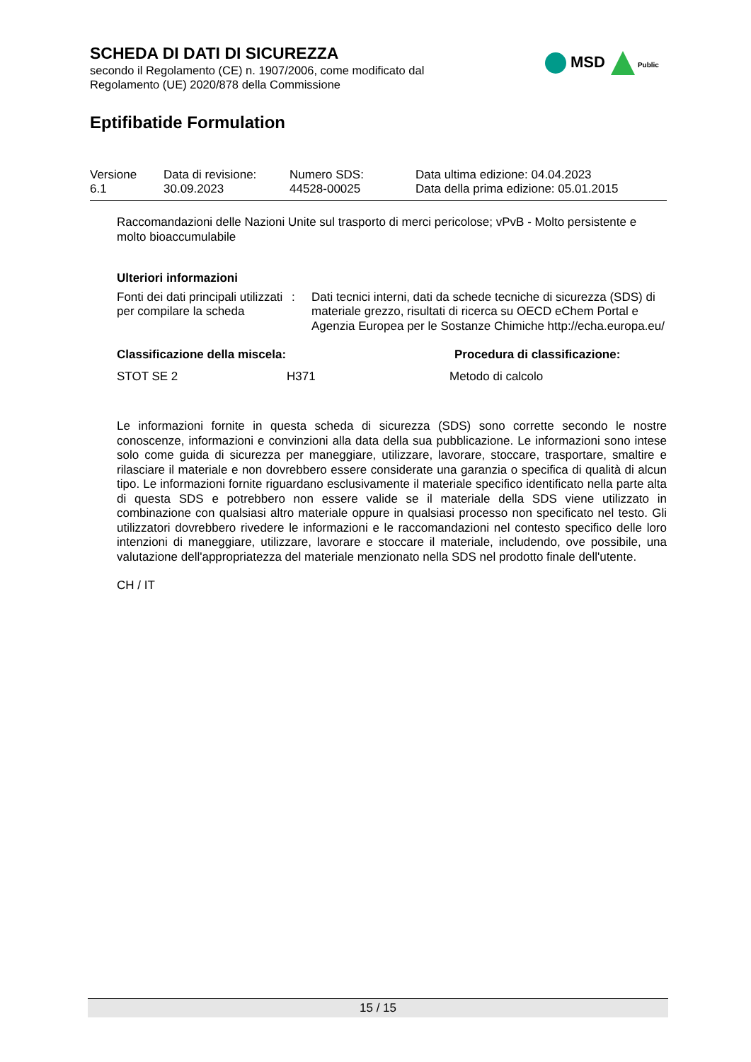MSD Public
SCHEDA DI DATI DI SICUREZZA
secondo il Regolamento (CE) n. 1907/2006, come modificato dal
Regolamento (UE) 2020/878 della Commissione
Eptifibatide Formulation
| Versione 6.1 | Data di revisione: 30.09.2023 | Numero SDS: 44528-00025 | Data ultima edizione: 04.04.2023 Data della prima edizione: 05.01.2015 |
Raccomandazioni delle Nazioni Unite sul trasporto di merci pericolose; vPvB - Molto persistente e molto bioaccumulabile
Ulteriori informazioni
| Fonti dei dati principali utilizzati per compilare la scheda | : | Dati tecnici interni, dati da schede tecniche di sicurezza (SDS) di materiale grezzo, risultati di ricerca su OECD eChem Portal e Agenzia Europea per le Sostanze Chimiche http://echa.europa.eu/ |
| Classificazione della miscela: | | Procedura di classificazione: |
| --- | --- | --- |
| STOT SE 2 | H371 | Metodo di calcolo |
Le informazioni fornite in questa scheda di sicurezza (SDS) sono corrette secondo le nostre conoscenze, informazioni e convinzioni alla data della sua pubblicazione. Le informazioni sono intese solo come guida di sicurezza per maneggiare, utilizzare, lavorare, stoccare, trasportare, smaltire e rilasciare il materiale e non dovrebbero essere considerate una garanzia o specifica di qualità di alcun tipo. Le informazioni fornite riguardano esclusivamente il materiale specifico identificato nella parte alta di questa SDS e potrebbero non essere valide se il materiale della SDS viene utilizzato in combinazione con qualsiasi altro materiale oppure in qualsiasi processo non specificato nel testo. Gli utilizzatori dovrebbero rivedere le informazioni e le raccomandazioni nel contesto specifico delle loro intenzioni di maneggiare, utilizzare, lavorare e stoccare il materiale, includendo, ove possibile, una valutazione dell'appropriatezza del materiale menzionato nella SDS nel prodotto finale dell'utente.
CH / IT
15 / 15